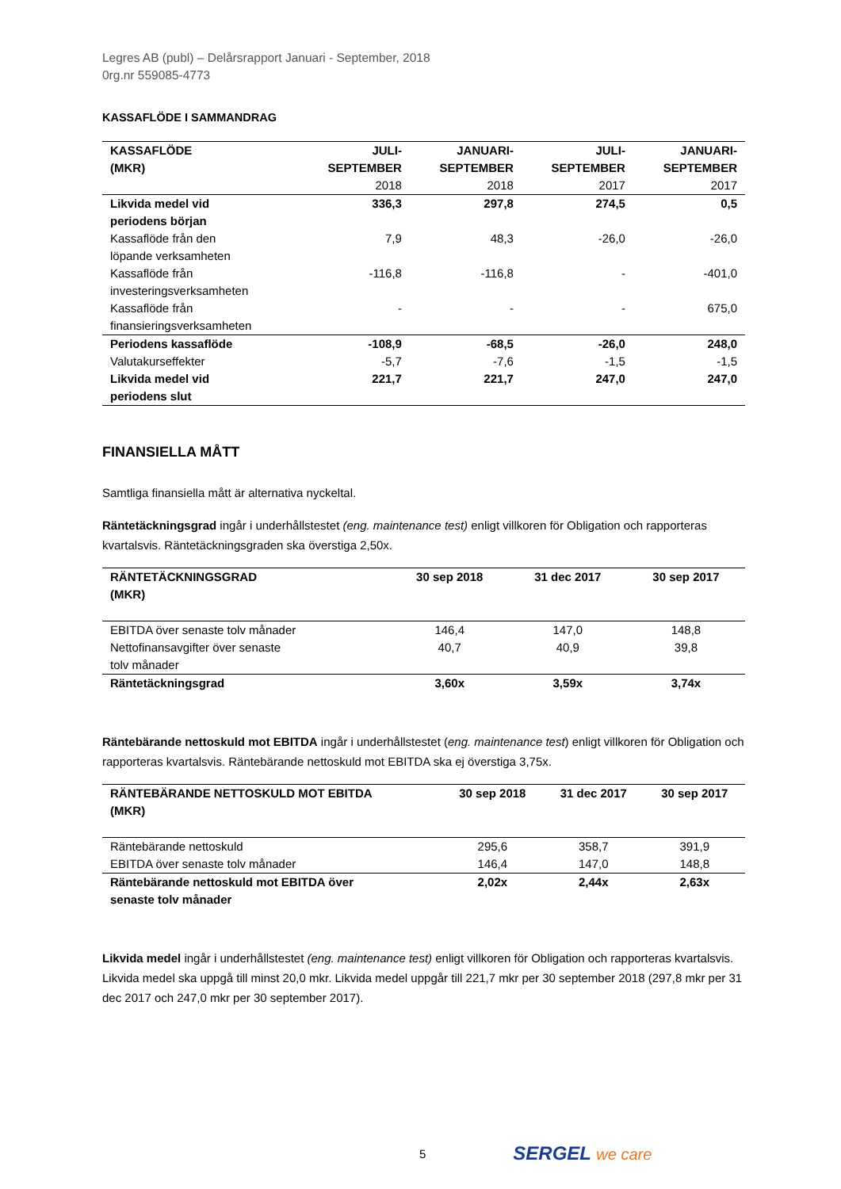Legres AB (publ) – Delårsrapport Januari - September, 2018
0rg.nr 559085-4773
KASSAFLÖDE I SAMMANDRAG
| KASSAFLÖDE (MKR) | JULI- SEPTEMBER 2018 | JANUARI- SEPTEMBER 2018 | JULI- SEPTEMBER 2017 | JANUARI- SEPTEMBER 2017 |
| --- | --- | --- | --- | --- |
| Likvida medel vid periodens början | 336,3 | 297,8 | 274,5 | 0,5 |
| Kassaflöde från den löpande verksamheten | 7,9 | 48,3 | -26,0 | -26,0 |
| Kassaflöde från investeringsverksamheten | -116,8 | -116,8 | - | -401,0 |
| Kassaflöde från finansieringsverksamheten | - | - | - | 675,0 |
| Periodens kassaflöde | -108,9 | -68,5 | -26,0 | 248,0 |
| Valutakurseffekter | -5,7 | -7,6 | -1,5 | -1,5 |
| Likvida medel vid periodens slut | 221,7 | 221,7 | 247,0 | 247,0 |
FINANSIELLA MÅTT
Samtliga finansiella mått är alternativa nyckeltal.
Räntetäckningsgrad ingår i underhållstestet (eng. maintenance test) enligt villkoren för Obligation och rapporteras kvartalsvis. Räntetäckningsgraden ska överstiga 2,50x.
| RÄNTETÄCKNINGSGRAD (MKR) | 30 sep 2018 | 31 dec 2017 | 30 sep 2017 |
| --- | --- | --- | --- |
| EBITDA över senaste tolv månader | 146,4 | 147,0 | 148,8 |
| Nettofinansavgifter över senaste tolv månader | 40,7 | 40,9 | 39,8 |
| Räntetäckningsgrad | 3,60x | 3,59x | 3,74x |
Räntebärande nettoskuld mot EBITDA ingår i underhållstestet (eng. maintenance test) enligt villkoren för Obligation och rapporteras kvartalsvis. Räntebärande nettoskuld mot EBITDA ska ej överstiga 3,75x.
| RÄNTEBÄRANDE NETTOSKULD MOT EBITDA (MKR) | 30 sep 2018 | 31 dec 2017 | 30 sep 2017 |
| --- | --- | --- | --- |
| Räntebärande nettoskuld | 295,6 | 358,7 | 391,9 |
| EBITDA över senaste tolv månader | 146,4 | 147,0 | 148,8 |
| Räntebärande nettoskuld mot EBITDA över senaste tolv månader | 2,02x | 2,44x | 2,63x |
Likvida medel ingår i underhållstestet (eng. maintenance test) enligt villkoren för Obligation och rapporteras kvartalsvis. Likvida medel ska uppgå till minst 20,0 mkr. Likvida medel uppgår till 221,7 mkr per 30 september 2018 (297,8 mkr per 31 dec 2017 och 247,0 mkr per 30 september 2017).
5
SERGEL we care